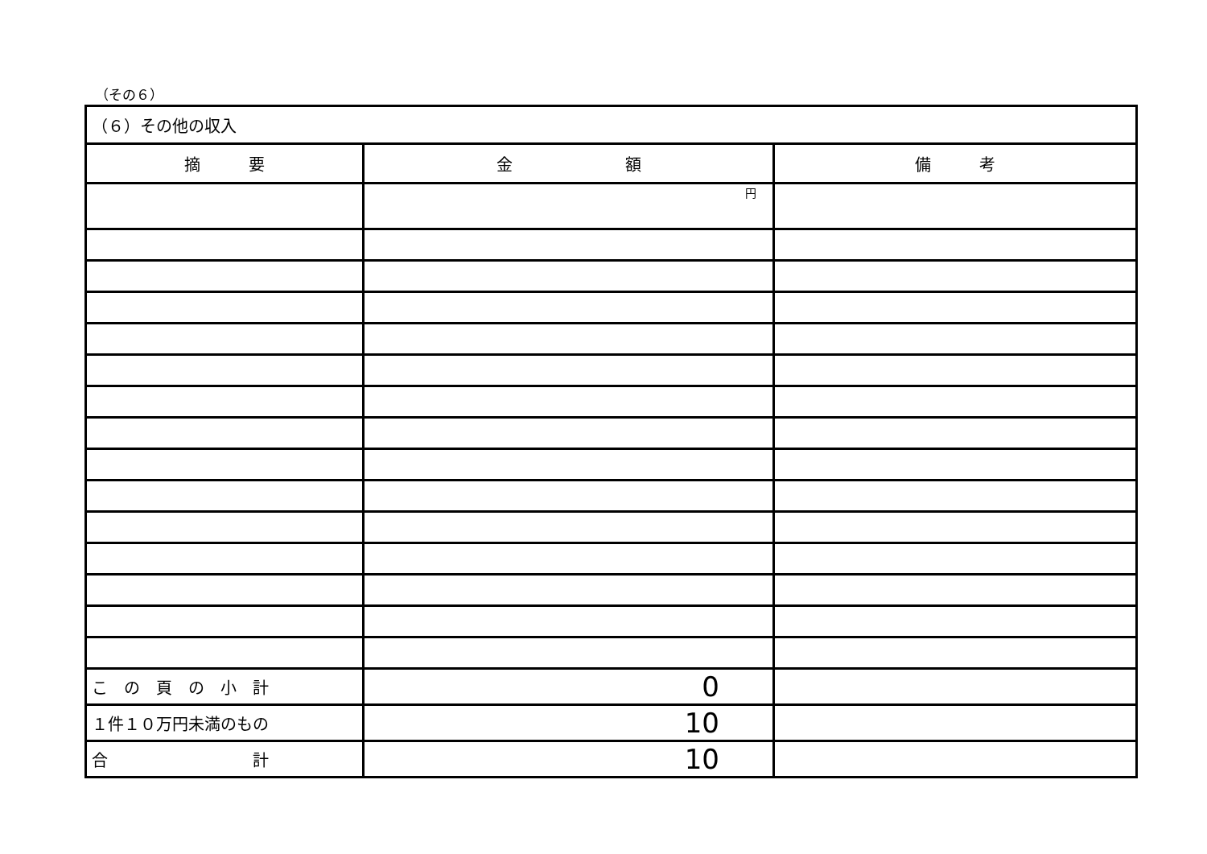（その６）
| （６）その他の収入 | | |
| 摘 要 | 金 額 | 備 考 |
| | 円 | |
| こ の 頁 の 小 計 | 0 | |
| １件１０万円未満のもの | 10 | |
| 合 計 | 10 | |